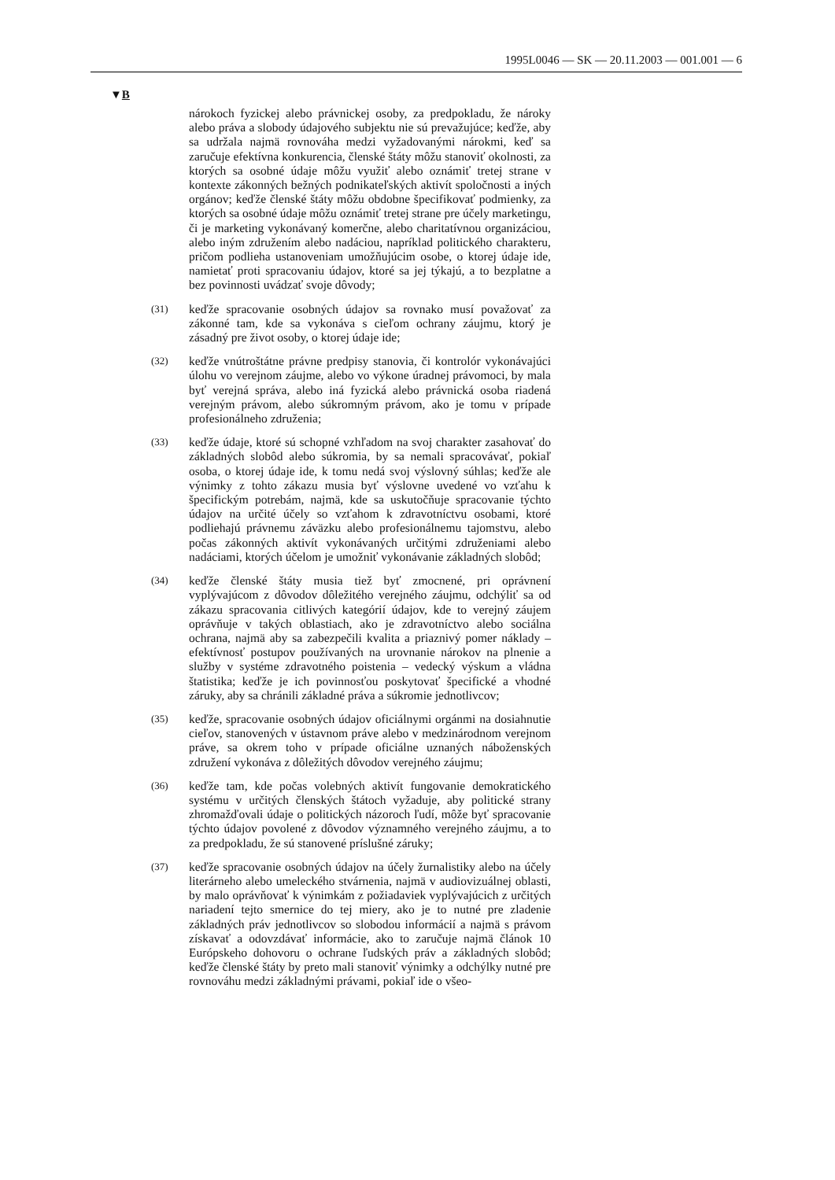1995L0046 — SK — 20.11.2003 — 001.001 — 6
▼B
nárokoch fyzickej alebo právnickej osoby, za predpokladu, že nároky alebo práva a slobody údajového subjektu nie sú prevažujúce; keďže, aby sa udržala najmä rovnováha medzi vyžadovanými nárokmi, keď sa zaručuje efektívna konkurencia, členské štáty môžu stanoviť okolnosti, za ktorých sa osobné údaje môžu využiť alebo oznámiť tretej strane v kontexte zákonných bežných podnikateľských aktivít spoločnosti a iných orgánov; keďže členské štáty môžu obdobne špecifikovať podmienky, za ktorých sa osobné údaje môžu oznámiť tretej strane pre účely marketingu, či je marketing vykonávaný komerčne, alebo charitatívnou organizáciou, alebo iným združením alebo nadáciou, napríklad politického charakteru, pričom podlieha ustanoveniam umožňujúcim osobe, o ktorej údaje ide, namietať proti spracovaniu údajov, ktoré sa jej týkajú, a to bezplatne a bez povinnosti uvádzať svoje dôvody;
(31) keďže spracovanie osobných údajov sa rovnako musí považovať za zákonné tam, kde sa vykonáva s cieľom ochrany záujmu, ktorý je zásadný pre život osoby, o ktorej údaje ide;
(32) keďže vnútroštátne právne predpisy stanovia, či kontrolór vykonávajúci úlohu vo verejnom záujme, alebo vo výkone úradnej právomoci, by mala byť verejná správa, alebo iná fyzická alebo právnická osoba riadená verejným právom, alebo súkromným právom, ako je tomu v prípade profesionálneho združenia;
(33) keďže údaje, ktoré sú schopné vzhľadom na svoj charakter zasahovať do základných slobôd alebo súkromia, by sa nemali spracovávať, pokiaľ osoba, o ktorej údaje ide, k tomu nedá svoj výslovný súhlas; keďže ale výnimky z tohto zákazu musia byť výslovne uvedené vo vzťahu k špecifickým potrebám, najmä, kde sa uskutočňuje spracovanie týchto údajov na určité účely so vzťahom k zdravotníctvu osobami, ktoré podliehajú právnemu záväzku alebo profesionálnemu tajomstvu, alebo počas zákonných aktivít vykonávaných určitými združeniami alebo nadáciami, ktorých účelom je umožniť vykonávanie základných slobôd;
(34) keďže členské štáty musia tiež byť zmocnené, pri oprávnení vyplývajúcom z dôvodov dôležitého verejného záujmu, odchýliť sa od zákazu spracovania citlivých kategórií údajov, kde to verejný záujem oprávňuje v takých oblastiach, ako je zdravotníctvo alebo sociálna ochrana, najmä aby sa zabezpečili kvalita a priaznivý pomer náklady – efektívnosť postupov používaných na urovnanie nárokov na plnenie a služby v systéme zdravotného poistenia – vedecký výskum a vládna štatistika; keďže je ich povinnosťou poskytovať špecifické a vhodné záruky, aby sa chránili základné práva a súkromie jednotlivcov;
(35) keďže, spracovanie osobných údajov oficiálnymi orgánmi na dosiahnutie cieľov, stanovených v ústavnom práve alebo v medzinárodnom verejnom práve, sa okrem toho v prípade oficiálne uznaných náboženských združení vykonáva z dôležitých dôvodov verejného záujmu;
(36) keďže tam, kde počas volebných aktivít fungovanie demokratického systému v určitých členských štátoch vyžaduje, aby politické strany zhromažďovali údaje o politických názoroch ľudí, môže byť spracovanie týchto údajov povolené z dôvodov významného verejného záujmu, a to za predpokladu, že sú stanovené príslušné záruky;
(37) keďže spracovanie osobných údajov na účely žurnalistiky alebo na účely literárneho alebo umeleckého stvárnenia, najmä v audiovizuálnej oblasti, by malo oprávňovať k výnimkám z požiadaviek vyplývajúcich z určitých nariadení tejto smernice do tej miery, ako je to nutné pre zladenie základných práv jednotlivcov so slobodou informácií a najmä s právom získavať a odovzdávať informácie, ako to zaručuje najmä článok 10 Európskeho dohovoru o ochrane ľudských práv a základných slobôd; keďže členské štáty by preto mali stanoviť výnimky a odchýlky nutné pre rovnováhu medzi základnými právami, pokiaľ ide o všeo-